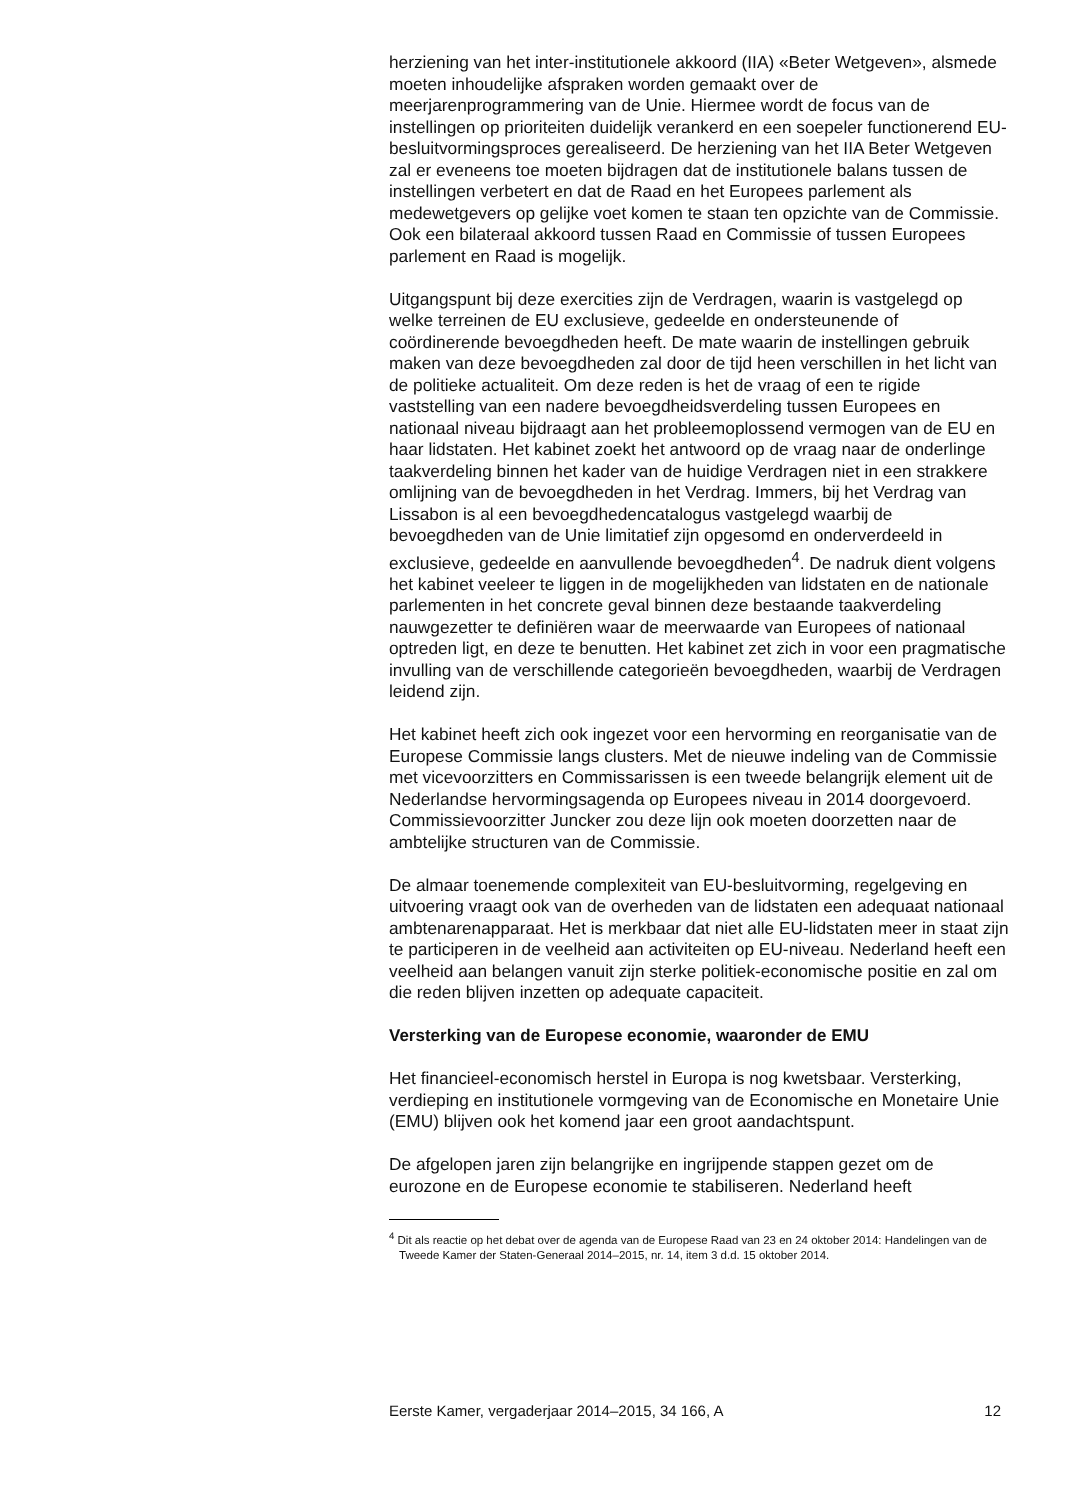herziening van het inter-institutionele akkoord (IIA) «Beter Wetgeven», alsmede moeten inhoudelijke afspraken worden gemaakt over de meerjarenprogrammering van de Unie. Hiermee wordt de focus van de instellingen op prioriteiten duidelijk verankerd en een soepeler functionerend EU-besluitvormingsproces gerealiseerd. De herziening van het IIA Beter Wetgeven zal er eveneens toe moeten bijdragen dat de institutionele balans tussen de instellingen verbetert en dat de Raad en het Europees parlement als medewetgevers op gelijke voet komen te staan ten opzichte van de Commissie. Ook een bilateraal akkoord tussen Raad en Commissie of tussen Europees parlement en Raad is mogelijk.
Uitgangspunt bij deze exercities zijn de Verdragen, waarin is vastgelegd op welke terreinen de EU exclusieve, gedeelde en ondersteunende of coördinerende bevoegdheden heeft. De mate waarin de instellingen gebruik maken van deze bevoegdheden zal door de tijd heen verschillen in het licht van de politieke actualiteit. Om deze reden is het de vraag of een te rigide vaststelling van een nadere bevoegdheidsverdeling tussen Europees en nationaal niveau bijdraagt aan het probleemoplossend vermogen van de EU en haar lidstaten. Het kabinet zoekt het antwoord op de vraag naar de onderlinge taakverdeling binnen het kader van de huidige Verdragen niet in een strakkere omlijning van de bevoegdheden in het Verdrag. Immers, bij het Verdrag van Lissabon is al een bevoegdhedencatalogus vastgelegd waarbij de bevoegdheden van de Unie limitatief zijn opgesomd en onderverdeeld in exclusieve, gedeelde en aanvullende bevoegdheden<sup>4</sup>. De nadruk dient volgens het kabinet veeleer te liggen in de mogelijkheden van lidstaten en de nationale parlementen in het concrete geval binnen deze bestaande taakverdeling nauwgezetter te definiëren waar de meerwaarde van Europees of nationaal optreden ligt, en deze te benutten. Het kabinet zet zich in voor een pragmatische invulling van de verschillende categorieën bevoegdheden, waarbij de Verdragen leidend zijn.
Het kabinet heeft zich ook ingezet voor een hervorming en reorganisatie van de Europese Commissie langs clusters. Met de nieuwe indeling van de Commissie met vicevoorzitters en Commissarissen is een tweede belangrijk element uit de Nederlandse hervormingsagenda op Europees niveau in 2014 doorgevoerd. Commissievoorzitter Juncker zou deze lijn ook moeten doorzetten naar de ambtelijke structuren van de Commissie.
De almaar toenemende complexiteit van EU-besluitvorming, regelgeving en uitvoering vraagt ook van de overheden van de lidstaten een adequaat nationaal ambtenarenapparaat. Het is merkbaar dat niet alle EU-lidstaten meer in staat zijn te participeren in de veelheid aan activiteiten op EU-niveau. Nederland heeft een veelheid aan belangen vanuit zijn sterke politiek-economische positie en zal om die reden blijven inzetten op adequate capaciteit.
Versterking van de Europese economie, waaronder de EMU
Het financieel-economisch herstel in Europa is nog kwetsbaar. Versterking, verdieping en institutionele vormgeving van de Economische en Monetaire Unie (EMU) blijven ook het komend jaar een groot aandachtspunt.
De afgelopen jaren zijn belangrijke en ingrijpende stappen gezet om de eurozone en de Europese economie te stabiliseren. Nederland heeft
<sup>4</sup> Dit als reactie op het debat over de agenda van de Europese Raad van 23 en 24 oktober 2014: Handelingen van de Tweede Kamer der Staten-Generaal 2014–2015, nr. 14, item 3 d.d. 15 oktober 2014.
Eerste Kamer, vergaderjaar 2014–2015, 34 166, A 12